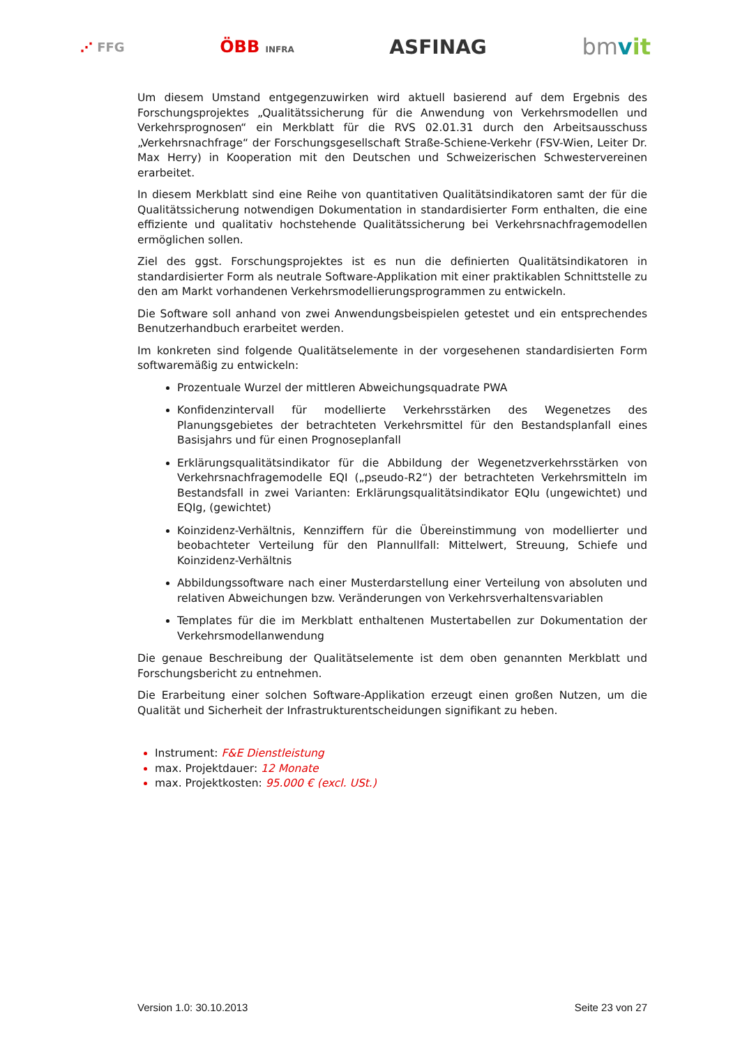⋰ FFG ÖBB INFRA ASFINAG bmvit
Um diesem Umstand entgegenzuwirken wird aktuell basierend auf dem Ergebnis des Forschungsprojektes „Qualitätssicherung für die Anwendung von Verkehrsmodellen und Verkehrsprognosen“ ein Merkblatt für die RVS 02.01.31 durch den Arbeitsausschuss „Verkehrsnachfrage“ der Forschungsgesellschaft Straße-Schiene-Verkehr (FSV-Wien, Leiter Dr. Max Herry) in Kooperation mit den Deutschen und Schweizerischen Schwestervereinen erarbeitet.
In diesem Merkblatt sind eine Reihe von quantitativen Qualitätsindikatoren samt der für die Qualitätssicherung notwendigen Dokumentation in standardisierter Form enthalten, die eine effiziente und qualitativ hochstehende Qualitätssicherung bei Verkehrsnachfragemodellen ermöglichen sollen.
Ziel des ggst. Forschungsprojektes ist es nun die definierten Qualitätsindikatoren in standardisierter Form als neutrale Software-Applikation mit einer praktikablen Schnittstelle zu den am Markt vorhandenen Verkehrsmodellierungsprogrammen zu entwickeln.
Die Software soll anhand von zwei Anwendungsbeispielen getestet und ein entsprechendes Benutzerhandbuch erarbeitet werden.
Im konkreten sind folgende Qualitätselemente in der vorgesehenen standardisierten Form softwaremäßig zu entwickeln:
Prozentuale Wurzel der mittleren Abweichungsquadrate PWA
Konfidenzintervall für modellierte Verkehrsstärken des Wegenetzes des Planungsgebietes der betrachteten Verkehrsmittel für den Bestandsplanfall eines Basisjahrs und für einen Prognoseplanfall
Erklärungsqualitätsindikator für die Abbildung der Wegenetzverkehrsstärken von Verkehrsnachfragemodelle EQI („pseudo-R2“) der betrachteten Verkehrsmitteln im Bestandsfall in zwei Varianten: Erklärungsqualitätsindikator EQIu (ungewichtet) und EQIg, (gewichtet)
Koinzidenz-Verhältnis, Kennziffern für die Übereinstimmung von modellierter und beobachteter Verteilung für den Plannullfall: Mittelwert, Streuung, Schiefe und Koinzidenz-Verhältnis
Abbildungssoftware nach einer Musterdarstellung einer Verteilung von absoluten und relativen Abweichungen bzw. Veränderungen von Verkehrsverhaltensvariablen
Templates für die im Merkblatt enthaltenen Mustertabellen zur Dokumentation der Verkehrsmodellanwendung
Die genaue Beschreibung der Qualitätselemente ist dem oben genannten Merkblatt und Forschungsbericht zu entnehmen.
Die Erarbeitung einer solchen Software-Applikation erzeugt einen großen Nutzen, um die Qualität und Sicherheit der Infrastrukturentscheidungen signifikant zu heben.
Instrument: F&E Dienstleistung
max. Projektdauer: 12 Monate
max. Projektkosten: 95.000 € (excl. USt.)
Version 1.0: 30.10.2013 Seite 23 von 27